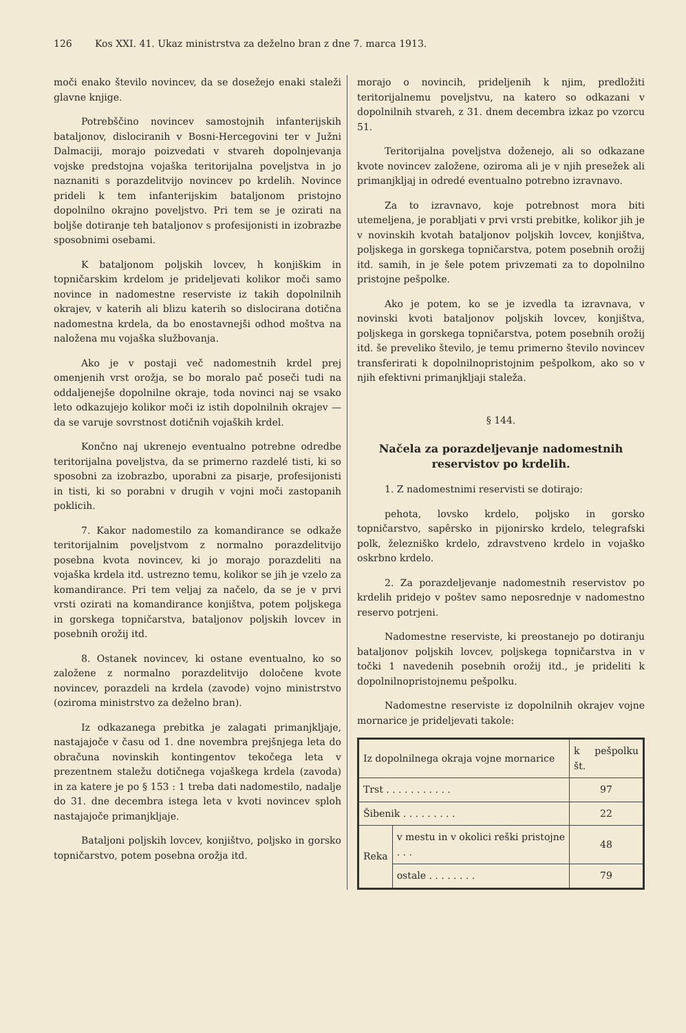126 Kos XXI. 41. Ukaz ministrstva za deželno bran z dne 7. marca 1913.
moči enako število novincev, da se dosežejo enaki staleži glavne knjige.
Potrebščino novincev samostojnih infanterijskih bataljonov, dislociranih v Bosni-Hercegovini ter v Južni Dalmaciji, morajo poizvedati v stvareh dopolnjevanja vojske predstojna vojaška teritorijalna poveljstva in jo naznaniti s porazdelitvijo novincev po krdelih. Novince prideli k tem infanterijskim bataljonom pristojno dopolnilno okrajno poveljstvo. Pri tem se je ozirati na boljše dotiranje teh bataljonov s profesijonisti in izobrazbe sposobnimi osebami.
K bataljonom poljskih lovcev, h konjiškim in topničarskim krdelom je prideljevati kolikor moči samo novince in nadomestne reserviste iz takih dopolnilnih okrajev, v katerih ali blizu katerih so dislocirana dotična nadomestna krdela, da bo enostavnejši odhod moštva na naložena mu vojaška službovanja.
Ako je v postaji več nadomestnih krdel prej omenjenih vrst orožja, se bo moralo pač poseči tudi na oddaljenejše dopolnilne okraje, toda novinci naj se vsako leto odkazujejo kolikor moči iz istih dopolnilnih okrajev — da se varuje sovrstnost dotičnih vojaških krdel.
Končno naj ukrenejo eventualno potrebne odredbe teritorijalna poveljstva, da se primerno razdelé tisti, ki so sposobni za izobrazbo, uporabni za pisarje, profesijonisti in tisti, ki so porabni v drugih v vojni moči zastopanih poklicih.
7. Kakor nadomestilo za komandirance se odkaže teritorijalnim poveljstvom z normalno porazdelitvijo posebna kvota novincev, ki jo morajo porazdeliti na vojaška krdela itd. ustrezno temu, kolikor se jih je vzelo za komandirance. Pri tem veljaj za načelo, da se je v prvi vrsti ozirati na komandirance konjištva, potem poljskega in gorskega topničarstva, bataljonov poljskih lovcev in posebnih orožij itd.
8. Ostanek novincev, ki ostane eventualno, ko so založene z normalno porazdelitvijo določene kvote novincev, porazdeli na krdela (zavode) vojno ministrstvo (oziroma ministrstvo za deželno bran).
Iz odkazanega prebitka je zalagati primanjkljaje, nastajajoče v času od 1. dne novembra prejšnjega leta do obračuna novinskih kontingentov tekočega leta v prezentnem staležu dotičnega vojaškega krdela (zavoda) in za katere je po § 153 : 1 treba dati nadomestilo, nadalje do 31. dne decembra istega leta v kvoti novincev sploh nastajajoče primanjkljaje.
Bataljoni poljskih lovcev, konjištvo, poljsko in gorsko topničarstvo, potem posebna orožja itd.
morajo o novincih, prideljenih k njim, predložiti teritorijalnemu poveljstvu, na katero so odkazani v dopolnilnih stvareh, z 31. dnem decembra izkaz po vzorcu 51.
Teritorijalna poveljstva doženejo, ali so odkazane kvote novincev založene, oziroma ali je v njih presežek ali primanjkljaj in odredé eventualno potrebno izravnavo.
Za to izravnavo, koje potrebnost mora biti utemeljena, je porabljati v prvi vrsti prebitke, kolikor jih je v novinskih kvotah bataljonov poljskih lovcev, konjištva, poljskega in gorskega topničarstva, potem posebnih orožij itd. samih, in je šele potem privzemati za to dopolnilno pristojne pešpolke.
Ako je potem, ko se je izvedla ta izravnava, v novinski kvoti bataljonov poljskih lovcev, konjištva, poljskega in gorskega topničarstva, potem posebnih orožij itd. še preveliko število, je temu primerno število novincev transferirati k dopolnilnopristojnim pešpolkom, ako so v njih efektivni primanjkljaji staleža.
§ 144.
Načela za porazdeljevanje nadomestnih reservistov po krdelih.
1. Z nadomestnimi reservisti se dotirajo:
pehota, lovsko krdelo, poljsko in gorsko topničarstvo, sapêrsko in pijonirsko krdelo, telegrafski polk, železniško krdelo, zdravstveno krdelo in vojaško oskrbno krdelo.
2. Za porazdeljevanje nadomestnih reservistov po krdelih pridejo v poštev samo neposrednje v nadomestno reservo potrjeni.
Nadomestne reserviste, ki preostanejo po dotiranju bataljonov poljskih lovcev, poljskega topničarstva in v točki 1 navedenih posebnih orožij itd., je prideliti k dopolnilnopristojnemu pešpolku.
Nadomestne reserviste iz dopolnilnih okrajev vojne mornarice je prideljevati takole:
| Iz dopolnilnega okraja vojne mornarice | | k pešpolku št. |
| --- | --- | --- |
| Trst . . . . . . . . . . . | | 97 |
| Šibenik . . . . . . . . . | | 22 |
| Reka | v mestu in v okolici reški pristojne . . . | 48 |
| | ostale . . . . . . . . | 79 |